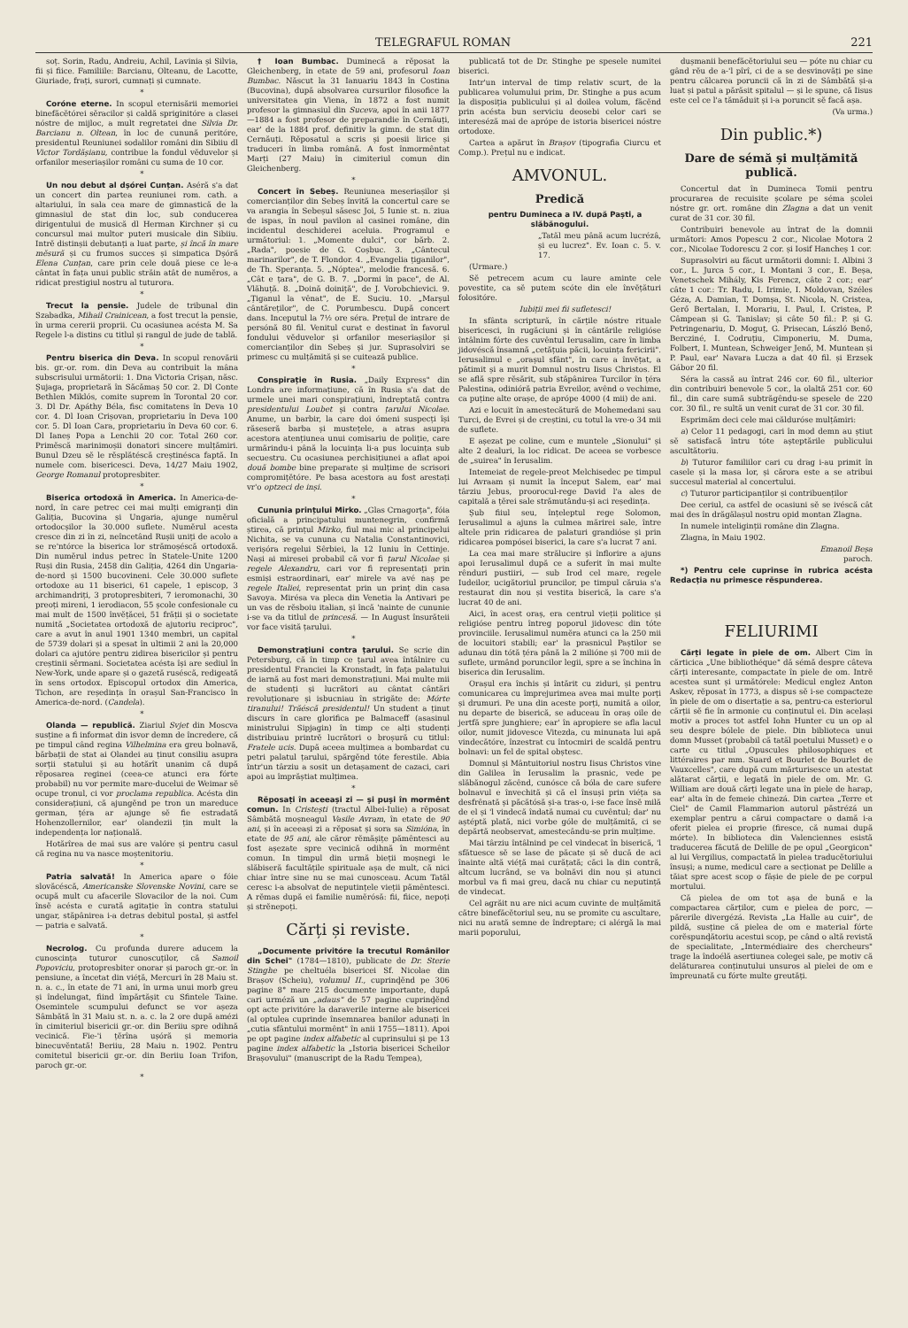TELEGRAFUL ROMAN 221
soț. Sorin, Radu, Andreiu, Achil, Lavinia și Silvia, fii și fiice. Familiile: Barcianu, Olteanu, de Lacotte, Giuriade, frați, surori, cumnați și cumnate.
*
Coróne eterne. In scopul eternisării memoriei binefăcĕtórei sĕracilor și caldă spriginitóre a clasei nóstre de mijloc, a mult regretatei dne Silvia Dr. Barcianu n. Oltean, în loc de cunună peritóre, presidentul Reuniunei sodalilor români din Sibiiu dl Victor Tordășianu, contribue la fondul vĕduvelor și orfanilor meseriașilor români cu suma de 10 cor.
*
Un nou debut al dșórei Cunțan. Aséră s'a dat un concert din partea reuniunei rom. cath. a altariului, în sala cea mare de gimnastică de la gimnasiul de stat din loc, sub conducerea dirigentului de musică dl Herman Kirchner și cu concursul mai multor puteri musicale din Sibiiu. Intrĕ distinșii debutanți a luat parte, și încă în mare mĕsură și cu frumos succes și simpatica Dșóră Elena Cunțan, care prin cele două piese ce le-a cântat în fața unui public străin atât de numĕros, a ridicat prestigiul nostru al tuturora.
*
Trecut la pensie. Judele de tribunal din Szabadka, Mihail Crainicean, a fost trecut la pensie, în urma cererii proprii. Cu ocasiunea acésta M. Sa Regele l-a distins cu titlul și rangul de jude de tablă.
*
Pentru biserica din Deva. In scopul renovării bis. gr.-or. rom. din Deva au contribuit la mâna subscrisului următorii: 1. Dna Victoria Crișan, născ. Șujaga, proprietară în Săcămaș 50 cor. 2. Dl Conte Bethlen Miklós, comite suprem în Torontal 20 cor. 3. Dl Dr. Apáthy Béla, fisc comitatens în Deva 10 cor. 4. Dl Ioan Crișovan, proprietariu în Deva 100 cor. 5. Dl Ioan Cara, proprietariu în Deva 60 cor. 6. Dl Ianeș Popa a Lenchii 20 cor. Total 260 cor. Primĕscă marinimoșii donatori sincere mulțămiri. Bunul Dzeu sĕ le rĕsplătéscă creștinésca faptă. In numele com. bisericesci. Deva, 14/27 Maiu 1902, George Romanul protopresbiter.
*
Biserica ortodoxă în America. In America-de-nord, în care petrec cei mai mulți emigranți din Galiția, Bucovina și Ungaria, ajunge numĕrul ortodocșilor la 30.000 suflete. Numĕrul acesta cresce din zi în zi, neîncetând Rușii uniți de acolo a se re'ntórce la biserica lor strămoșéscă ortodoxă. Din numĕrul indus petrec în Statele-Unite 1200 Ruși din Rusia, 2458 din Galiția, 4264 din Ungaria-de-nord și 1500 bucovineni. Cele 30.000 suflete ortodoxe au 11 biserici, 61 capele, 1 episcop, 3 archimandriți, 3 protopresbiteri, 7 ieromonachi, 30 preoți mireni, 1 ierodiacon, 55 școle confesionale cu mai mult de 1500 învĕțăcei, 51 frății și o societate numită „Societatea ortodoxă de ajutoriu reciproc", care a avut în anul 1901 1340 membri, un capital de 5739 dolari și a spesat în ultimii 2 ani la 20,000 dolari ca ajutóre pentru zidirea bisericilor și pentru creștinii sĕrmani. Societatea acésta își are sediul în New-York, unde apare și o gazetă ruséscă, redigeată în sens ortodox. Episcopul ortodox din America, Tichon, are reședința în orașul San-Francisco în America-de-nord. (Candela).
*
Olanda — republică. Ziariul Svjet din Moscva susține a fi informat din isvor demn de încredere, că pe timpul când regina Vilhelmina era greu bolnavă, bărbații de stat ai Olandei au ținut consiliu asupra sorții statului și au hotărît unanim că după rĕposarea reginei (ceea-ce atunci era fórte probabil) nu vor permite mare-ducelui de Weimar sĕ ocupe tronul, ci vor proclama republica. Acésta din considerațiuni, că ajungĕnd pe tron un mareduce german, țéra ar ajunge sĕ fie estradată Hohenzollernilor, ear' olandezii țin mult la independența lor națională.
Hotărîrea de mai sus are valóre și pentru casul că regina nu va nasce moștenitoriu.
*
Patria salvată! In America apare o fóie slovăcéscă, Americanske Slovenske Novini, care se ocupă mult cu afacerile Slovacilor de la noi. Cum însĕ acésta e curată agitație în contra statului ungar, stăpânirea i-a detras debitul postal, și astfel — patria e salvată.
*
Necrolog. Cu profunda durere aducem la cunoscința tuturor cunoscuților, că Samoil Popoviciu, protopresbiter onorar și paroch gr.-or. în pensiune, a încetat din viéță, Mercuri în 28 Maiu st. n. a. c., în etate de 71 ani, în urma unui morb greu și îndelungat, fiind împărtășit cu Sfintele Taine. Osemintele scumpului defunct se vor așeza Sâmbătă în 31 Maiu st. n. a. c. la 2 ore după amézi în cimiteriul bisericii gr.-or. din Beriiu spre odihnă vecinică. Fie-'i țĕrîna ușóră și memoria binecuvĕntată! Beriiu, 28 Maiu n. 1902. Pentru comitetul bisericii gr.-or. din Beriiu Ioan Trifon, paroch gr.-or.
*
† Ioan Bumbac. Duminecă a rĕposat la Gleichenberg, în etate de 59 ani, profesorul Ioan Bumbac. Născut la 31 Ianuariu 1843 în Costina (Bucovina), după absolvarea cursurilor filosofice la universitatea gin Viena, în 1872 a fost numit profesor la gimnasiul din Suceva, apoi în anii 1877—1884 a fost profesor de preparandie în Cernăuți, ear' de la 1884 prof. definitiv la gimn. de stat din Cernăuți. Rĕposatul a scris și poesii lirice și traduceri în limba română. A fost înmormêntat Marți (27 Maiu) în cimiteriul comun din Gleichenberg.
*
Concert în Sebeș. Reuniunea meseriașilor și comercianților din Sebeș învită la concertul care se va arangia în Sebeșul săsesc Joi, 5 Iunie st. n. ziua de ispas, în noul pavilon al casinei române, din incidentul deschiderei aceluia. Programul e următoriul: 1. „Momente dulci", cor bărb. 2. „Rada", poesie de G. Coșbuc. 3. „Cântecul marinarilor", de T. Flondor. 4. „Evangelia țiganilor", de Th. Speranța. 5. „Nóptea", melodie francesă. 6. „Cât e țara", de G. B. 7. „Dormi în pace", de Al. Vlăhuță. 8. „Doină doiniță", de J. Vorobchievici. 9. „Țiganul la vênat", de E. Suciu. 10. „Marșul cântăreților", de C. Porumbescu. După concert dans. Inceputul la 7½ ore séra. Prețul de intrare de persónă 80 fil. Venitul curat e destinat în favorul fondului vĕduvelor și orfanilor meseriașilor și comercianților din Sebeș și jur. Suprasolviri se primesc cu mulțămită și se cuitează publice.
*
Conspirație în Rusia. „Daily Express" din Londra are informațiune, că în Rusia s'a dat de urmele unei mari conspirațiuni, îndreptată contra presidentului Loubet și contra țarului Nicolae. Anume, un barbir, la care doi ómeni suspecți își răseseră barba și mustețele, a atras asupra acestora atențiunea unui comisariu de poliție, care urmărindu-i până la locuința li-a pus locuința sub secuestru. Cu ocasiunea perchisițiunei a aflat apoi două bombe bine preparate și mulțime de scrisori compromițĕtóre. Pe basa acestora au fost arestați vr'o optzeci de inși.
*
Cununia prințului Mirko. „Glas Crnagorța", fóia oficială a principatului muntenegrin, confirmă știrea, că prințul Mirko, fiul mai mic al principelui Nichita, se va cununa cu Natalia Constantinovici, verișóra regelui Sêrbiei, la 12 Iuniu în Cettinje. Nași ai miresei probabil că vor fi țarul Nicolae și regele Alexandru, cari vor fi representați prin esmiși estraordinari, ear' mirele va avé naș pe regele Italiei, representat prin un prinț din casa Savoya. Mirésa va pleca din Venetia la Antivari pe un vas de rĕsboiu italian, și încă 'nainte de cununie i-se va da titlul de princesă. — In August însurăteii vor face visită țarului.
*
Demonstrațiuni contra țarului. Se scrie din Petersburg, că în timp ce țarul avea întâlnire cu presidentul Franciei la Kronstadt, în fața palatului de iarnă au fost mari demonstrațiuni. Mai multe mii de studenți și lucrători au cântat cântări revoluționare și isbucniau în strigăte de: Mórte tiranului! Trăéscă presidentul! Un student a ținut discurs în care glorifica pe Balmaceff (asasinul ministrului Sipjagin) în timp ce alți studenți distribuiau printrĕ lucrători o broșură cu titlul: Fratele ucis. După aceea mulțimea a bombardat cu petri palatul țarului, spărgĕnd tóte ferestile. Abia într'un târziu a sosit un detașament de cazaci, cari apoi au împrăștiat mulțimea.
*
Rĕposați în aceeași zi — și puși în mormênt comun. In Cristești (tractul Albei-Iulie) a rĕposat Sâmbătă moșneagul Vasile Avram, în etate de 90 ani, și în aceeași zi a rĕposat și sora sa Simióna, în etate de 95 ani, ale căror rĕmășițe pămêntesci au fost așezate spre vecinică odihnă în mormênt comun. In timpul din urmă bieții moșnegi le slăbiseră facultățile spirituale așa de mult, că nici chiar între sine nu se mai cunosceau. Acum Tatăl ceresc i-a absolvat de neputințele vieții pămêntesci. A rĕmas după ei familie numĕrósă: fii, fiice, nepoți și strĕnepoți.
Cărți și reviste.
„Documente privitóre la trecutul Românilor din Schei" (1784—1810), publicate de Dr. Sterie Stinghe pe cheltuéla bisericei Sf. Nicolae din Brașov (Scheiu), volumul II., cuprinḑĕnd pe 306 pagine 8° mare 215 documente importante, după cari urméză un „adaus" de 57 pagine cuprinḑĕnd opt acte privitóre la daraverile interne ale bisericei (al optulea cuprinde însemnarea banilor adunați în „cutia sfântului mormênt" în anii 1755—1811). Apoi pe opt pagine index alfabetic al cuprinsului și pe 13 pagine index alfabetic la „Istoria bisericei Scheilor Brașovului" (manuscript de la Radu Tempea),
publicată tot de Dr. Stinghe pe spesele numitei biserici.
Intr'un interval de timp relativ scurt, de la publicarea volumului prim, Dr. Stinghe a pus acum la disposiția publicului și al doilea volum, făcĕnd prin acésta bun serviciu deosebi celor cari se intereséză mai de aprópe de istoria bisericei nóstre ortodoxe.
Cartea a apărut în Brașov (tipografia Ciurcu et Comp.). Prețul nu e indicat.
AMVONUL.
Predică
pentru Dumineca a IV. după Paști, a slăbănogului.
„Tatăl meu până acum lucrézâ, și eu lucrez". Ev. Ioan c. 5. v. 17.
(Urmare.)
Sĕ petrecem acum cu laure aminte cele povestite, ca sĕ putem scóte din ele învĕțături folositóre.
Iubiții mei fii sufletesci!
In sfânta scriptură, în cărțile nóstre rituale bisericesci, în rugăciuni și în cântările religióse întâlnim fórte des cuvêntul Ierusalim, care în limba jidovéscă însamnă „cetățuia păcii, locuința fericirii". Ierusalimul e „orașul sfânt", în care a învĕțat, a pătimit și a murit Domnul nostru Iisus Christos. El se află spre rĕsărit, sub stăpânirea Turcilor în țéra Palestina, odinióră patria Evreilor, avênd o vechime, ca puține alte orașe, de aprópe 4000 (4 mii) de ani.
Azi e locuit în amestecătură de Mohemedani sau Turci, de Evrei și de creștini, cu totul la vre-o 34 mii de suflete.
E așezat pe coline, cum e muntele „Sionului" și alte 2 dealuri, la loc ridicat. De aceea se vorbesce de „suirea" în Ierusalim.
Intemeiat de regele-preot Melchisedec pe timpul lui Avraam și numit la început Salem, ear' mai târziu Jebus, proorocul-rege David l'a ales de capitală a țĕrei sale strămutându-și aci reședința.
Șub fiiul seu, înțeleptul rege Solomon, Ierusalimul a ajuns la culmea mărirei sale, între altele prin ridicarea de palaturi grandióse și prin ridicarea pompósei biserici, la care s'a lucrat 7 ani.
La cea mai mare strălucire și înflorire a ajuns apoi Ierusalimul după ce a suferit în mai multe rênduri pustiiri, — sub Irod cel mare, regele Iudeilor, ucigătoriul pruncilor, pe timpul căruia s'a restaurat din nou și vestita biserică, la care s'a lucrat 40 de ani.
Aici, în acest oraș, era centrul vieții politice și religióse pentru întreg poporul jidovesc din tóte provinciile. Ierusalimul numĕra atunci ca la 250 mii de locuitori stabili; ear' la prasnicul Paștilor se adunau din tótă țéra până la 2 milióne și 700 mii de suflete, urmând poruncilor legii, spre a se închina în biserica din Ierusalim.
Orașul era închis și întărit cu ziduri, și pentru comunicarea cu împrejurimea avea mai multe porți și drumuri. Pe una din aceste porți, numită a oilor, nu departe de biserică, se aduceau în oraș oile de jertfă spre junghiere; ear' în apropiere se afla lacul oilor, numit jidovesce Vitezda, cu minunata lui apă vindecătóre, înzestrat cu întocmiri de scaldă pentru bolnavi: un fel de spital obștesc.
Domnul și Mântuitoriul nostru Iisus Christos vine din Galilea în Ierusalim la prasnic, vede pe slăbănogul zăcênd, cunósce că bóla de care sufere bolnavul e învechită și că el însuși prin viéța sa desfrênată și păcătósă și-a tras-o, i-se face însĕ milă de el și 'l vindecă îndată numai cu cuvêntul; dar' nu aștéptă plată, nici vorbe góle de mulțămită, ci se depărtă neobservat, amestecându-se prin mulțime.
Mai târziu întâlnind pe cel vindecat în biserică, 'l sfătuesce sĕ se lase de păcate și sĕ ducă de aci înainte altă viéță mai curățată; căci la din contră, altcum lucrând, se va bolnăvi din nou și atunci morbul va fi mai greu, dacă nu chiar cu neputință de vindecat.
Cel agrăit nu are nici acum cuvinte de mulțămită către binefăcĕtoriul seu, nu se promite cu ascultare, nici nu arată semne de îndreptare; ci alérgă la mai marii poporului,
dușmanii benefăcĕtoriului seu — póte nu chiar cu gând rĕu de a-'l pîrî, ci de a se desvinovăți pe sine pentru călcarea poruncii că în zi de Sâmbătă și-a luat și patul a părăsit spitalul — și le spune, că Iisus este cel ce l'a tămăduit și i-a poruncit sĕ facă așa.
(Va urma.)
Din public.*)
Dare de sémă și mulțămită publică.
Concertul dat în Dumineca Tomii pentru procurarea de recuisite școlare pe séma școlei nóstre gr. ort. române din Zlagna a dat un venit curat de 31 cor. 30 fil.
Contribuiri benevole au întrat de la domnii următori: Amos Popescu 2 cor., Nicolae Motora 2 cor., Nicolae Todorescu 2 cor. și Iosif Hancheș 1 cor.
Suprasolviri au făcut următorii domni: I. Albini 3 cor., L. Jurca 5 cor., I. Montani 3 cor., E. Beșa, Venetschek Mihály, Kis Ferencz, câte 2 cor.; ear' câte 1 cor.: Tr. Radu, I. Irimie, I. Moldovan, Széles Géza, A. Damian, T. Domșa, St. Nicola, N. Cristea, Gerő Bertalan, I. Morariu, I. Paul, I. Cristea, P. Câmpean și G. Tanislav; și câte 50 fil.: P. și G. Petringenariu, D. Moguț, G. Prisecan, László Benő, Bercziné, I. Codruțiu, Cimponeriu, M. Duma, Folbert, I. Muntean, Schweiger Jenő, M. Muntean și P. Paul, ear' Navara Lucza a dat 40 fil. și Erzsek Gábor 20 fil.
Séra la cassă au întrat 246 cor. 60 fil., ulterior din contribuiri benevole 5 cor., la olaltă 251 cor. 60 fil., din care sumă subtrăgêndu-se spesele de 220 cor. 30 fil., re sultă un venit curat de 31 cor. 30 fil.
Esprimăm deci cele mai căldurόse mulțămiri:
a) Celor 11 pedagogi, cari în mod demn au știut sĕ satisfacă întru tóte așteptările publicului ascultătoriu.
b) Tuturor familiilor cari cu drag i-au primit în casele și la masa lor, și cărora este a se atribui succesul material al concertului.
c) Tuturor participanților și contribuenților
Dee ceriul, ca astfel de ocasiuni sĕ se ivéscă cât mai des în drăgălașul nostru opid montan Zlagna.
In numele inteliginții române din Zlagna.
Zlagna, în Maiu 1902.
Emanoil Beșa
paroch.
*) Pentru cele cuprinse în rubrica acésta Redacția nu primesce rĕspunderea.
FELIURIMI
Cărți legate în piele de om. Albert Cim în cărticica „Une bibliothéque" dă sémă despre câteva cărți interesante, compactate în piele de om. Intrĕ acestea sunt și următórele: Medicul englez Anton Askev, rĕposat în 1773, a dispus sĕ i-se compacteze în piele de om o disertație a sa, pentru-ca esteriorul cărții sĕ fie în armonie cu conținutul ei. Din același motiv a proces tot astfel Iohn Hunter cu un op al seu despre bólele de piele. Din biblioteca unui domn Musset (probabil că tatăl poetului Musset) e o carte cu titlul „Opuscules philosophiques et littéraires par mm. Suard et Bourlet de Bourlet de Vauxcelles", care după cum mărturisesce un atestat alătarat cărții, e legată în piele de om. Mr. G. William are două cărți legate una în piele de harap, ear' alta în de femeie chinezá. Din cartea „Terre et Ciel" de Camil Flammarion autorul păstrézá un exemplar pentru a cărui compactare o damă i-a oferit pielea ei proprie (firesce, că numai după mórte). In biblioteca din Valenciennes esistă traducerea făcută de Delille de pe opul „Georgicon" al lui Vergilius, compactată în pielea traducĕtoriului însuși; a nume, medicul care a secționat pe Delille a tăiat spre acest scop o fâșie de piele de pe corpul mortului.
Că pielea de om tot așa de bună e la compactarea cărților, cum e pielea de porc, — părerile divergézá. Revista „La Halle au cuir", de pildă, susține că pielea de om e material fórte corĕspunḑătoriu acestui scop, pe când o altă revistă de specialitate, „Intermédiaire des chercheurs" trage la îndoélă asertiunea colegei sale, pe motiv că delăturarea conținutului unsuros al pielei de om e împreunată cu fórte multe greutăți.